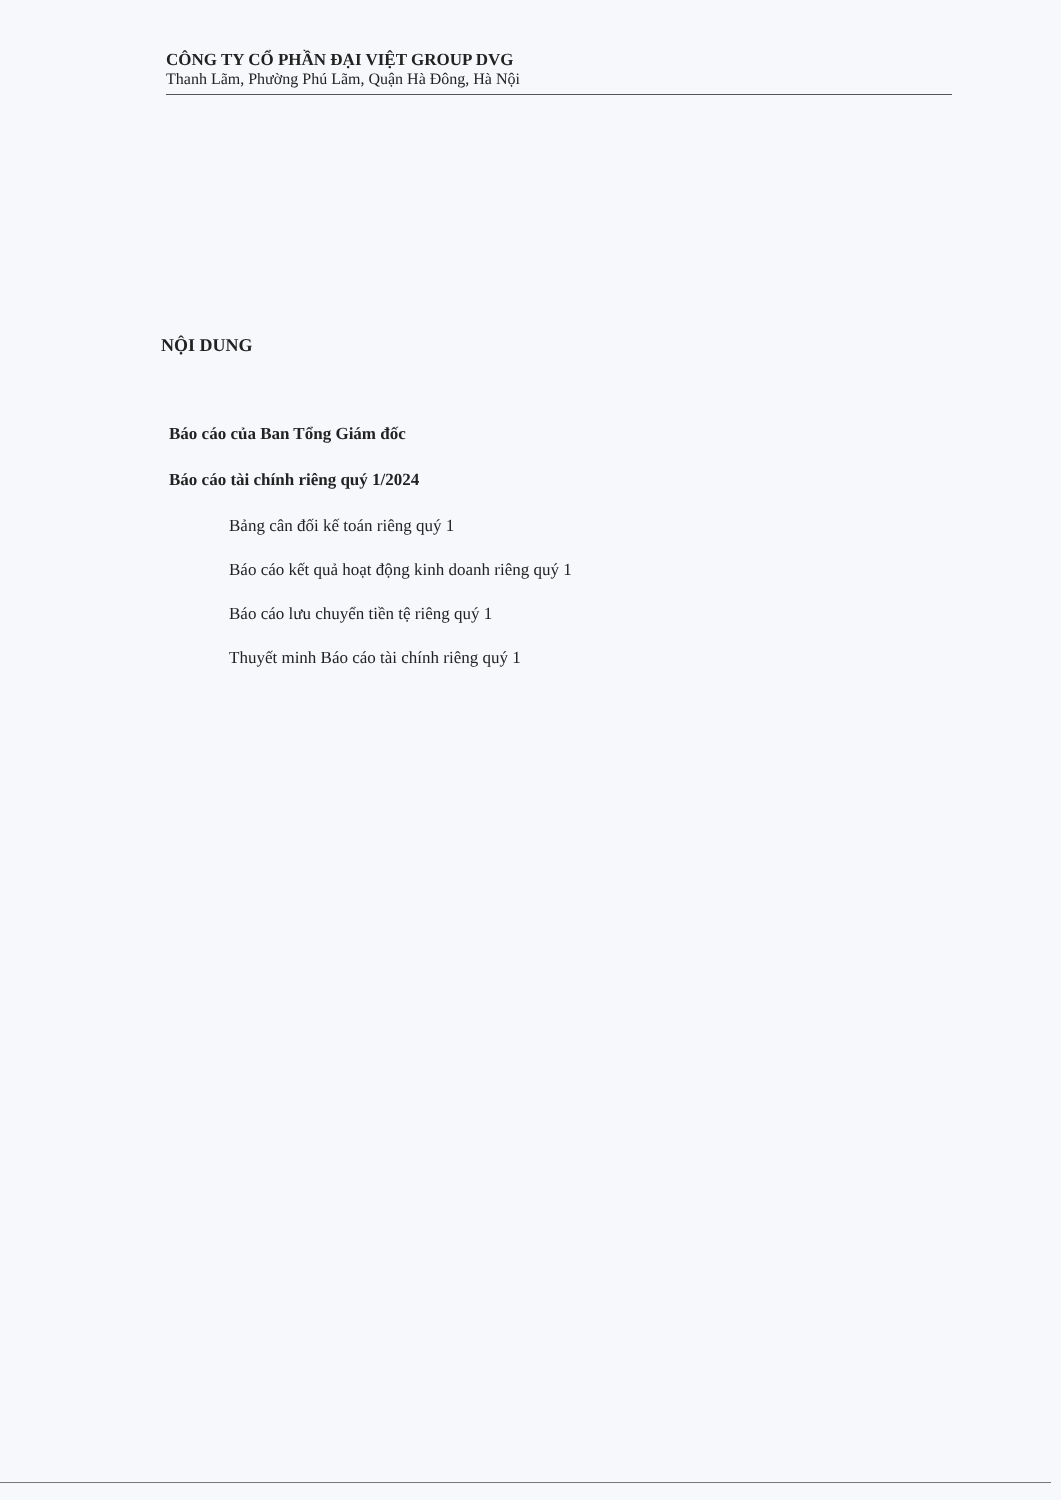CÔNG TY CỔ PHẦN ĐẠI VIỆT GROUP DVG
Thanh Lãm, Phường Phú Lãm, Quận Hà Đông, Hà Nội
NỘI DUNG
Báo cáo của Ban Tổng Giám đốc
Báo cáo tài chính riêng quý 1/2024
Bảng cân đối kế toán riêng quý 1
Báo cáo kết quả hoạt động kinh doanh riêng quý 1
Báo cáo lưu chuyển tiền tệ riêng quý 1
Thuyết minh Báo cáo tài chính riêng quý 1